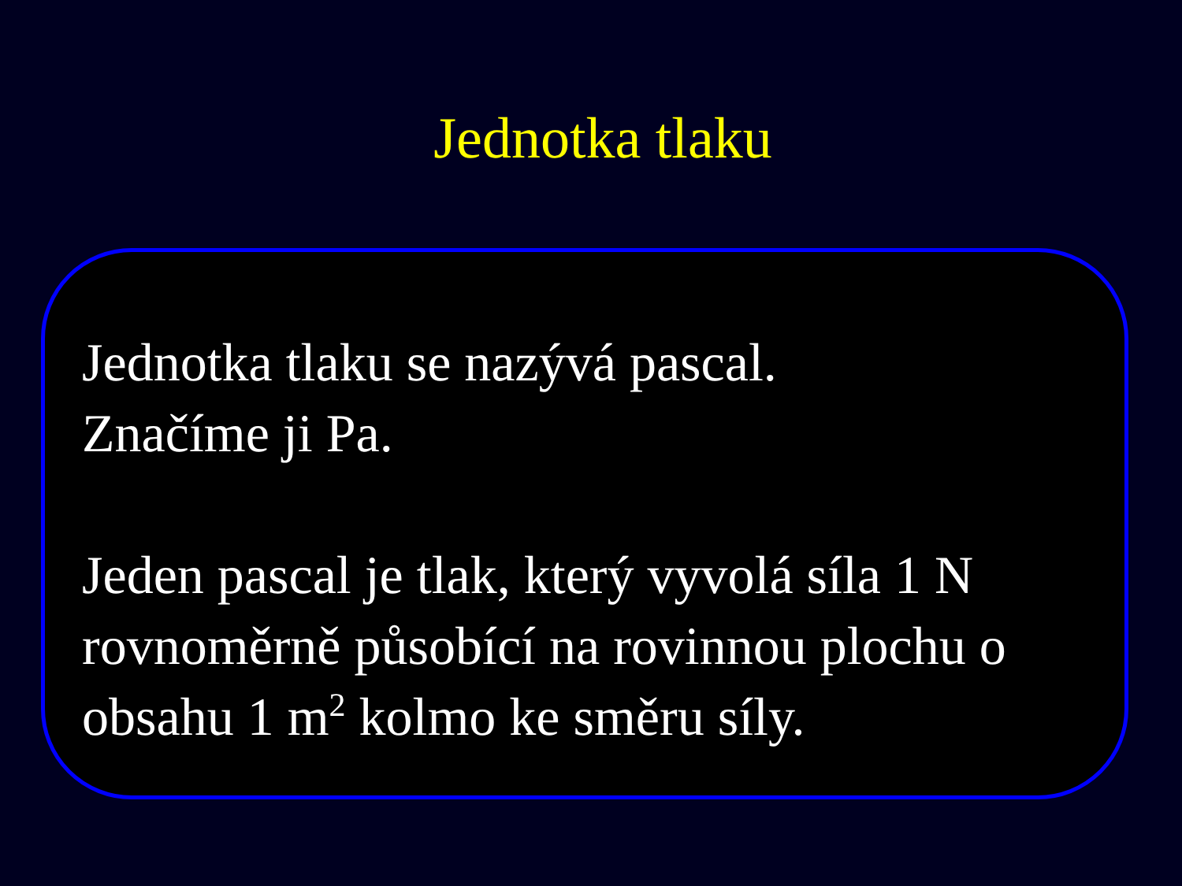Jednotka tlaku
Jednotka tlaku se nazývá pascal.
Značíme ji Pa.
Jeden pascal je tlak, který vyvolá síla 1 N rovnoměrně působící na rovinnou plochu o obsahu 1 m<sup>2</sup> kolmo ke směru síly.